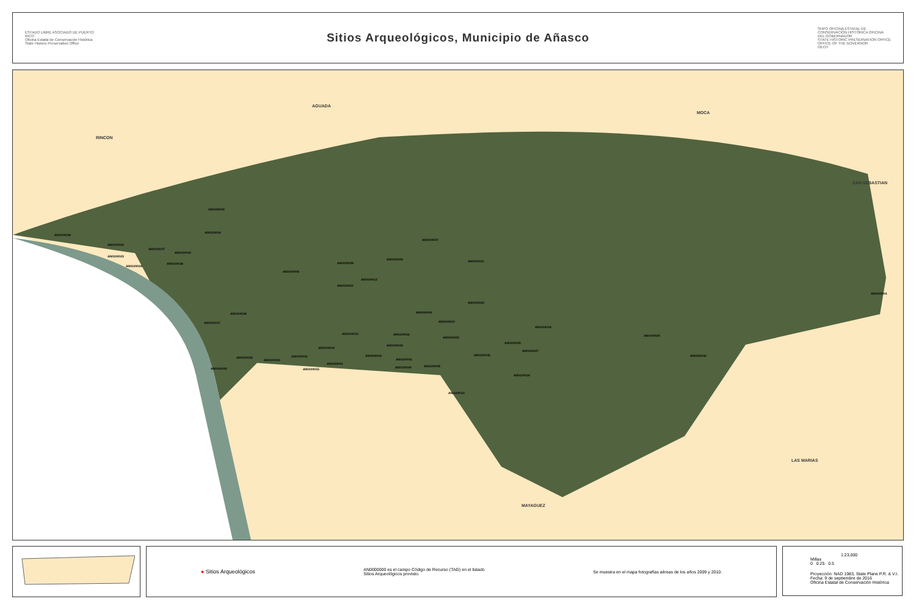ESTADO LIBRE ASOCIADO DE PUERTO RICO
Oficina Estatal de Conservación Histórica
State Historic Preservation Office
Sitios Arqueológicos, Municipio de Añasco
SHPO OFICINA ESTATAL DE CONSERVACIÓN HISTÓRICA OFICINA DEL GOBERNADOR
STATE HISTORIC PRESERVATION OFFICE OFFICE OF THE GOVERNOR
OECH
AGUADA
MOCA
RINCON
SAN SEBASTIAN
LAS MARIAS
MAYAGUEZ
AN0100002
AN0100036
AN0100004
AN0100022
AN0100037
AN0100003
AN0100023
AN0100024
AN0100038
AN0100007
AN0100009
AN0100028
AN0100011
AN0100006
AN0100012
AN0100021
AN0100029
AN0200002
AN0100039
AN0100017 AN0100010
AN0100018
AN0100013 AN0100016
AN0100005
AN0100020
AN0100014
AN0100026
AN0100025
AN0100027
AN0100035
AN0200003 AN0100032
AN0100033 AN0100031
AN0100041
AN0100030
AN0200001
AN0100040 AN0100008
AN0100015
AN0100042
AN0100034
AN0100019
AN0100001
● Sitios Arqueológicos AN0000000 es el campo Código de Recurso (TAG) en el listado
Sitios Arqueológicos provisto. Se muestra en el mapa fotografías aéreas de los años 2009 y 2010.
1:23,000
Millas
0 0.25 0.5
Proyección: NAD 1983, State Plane P.R. & V.I.
Fecha: 9 de septiembre de 2016
Oficina Estatal de Conservación Histórica